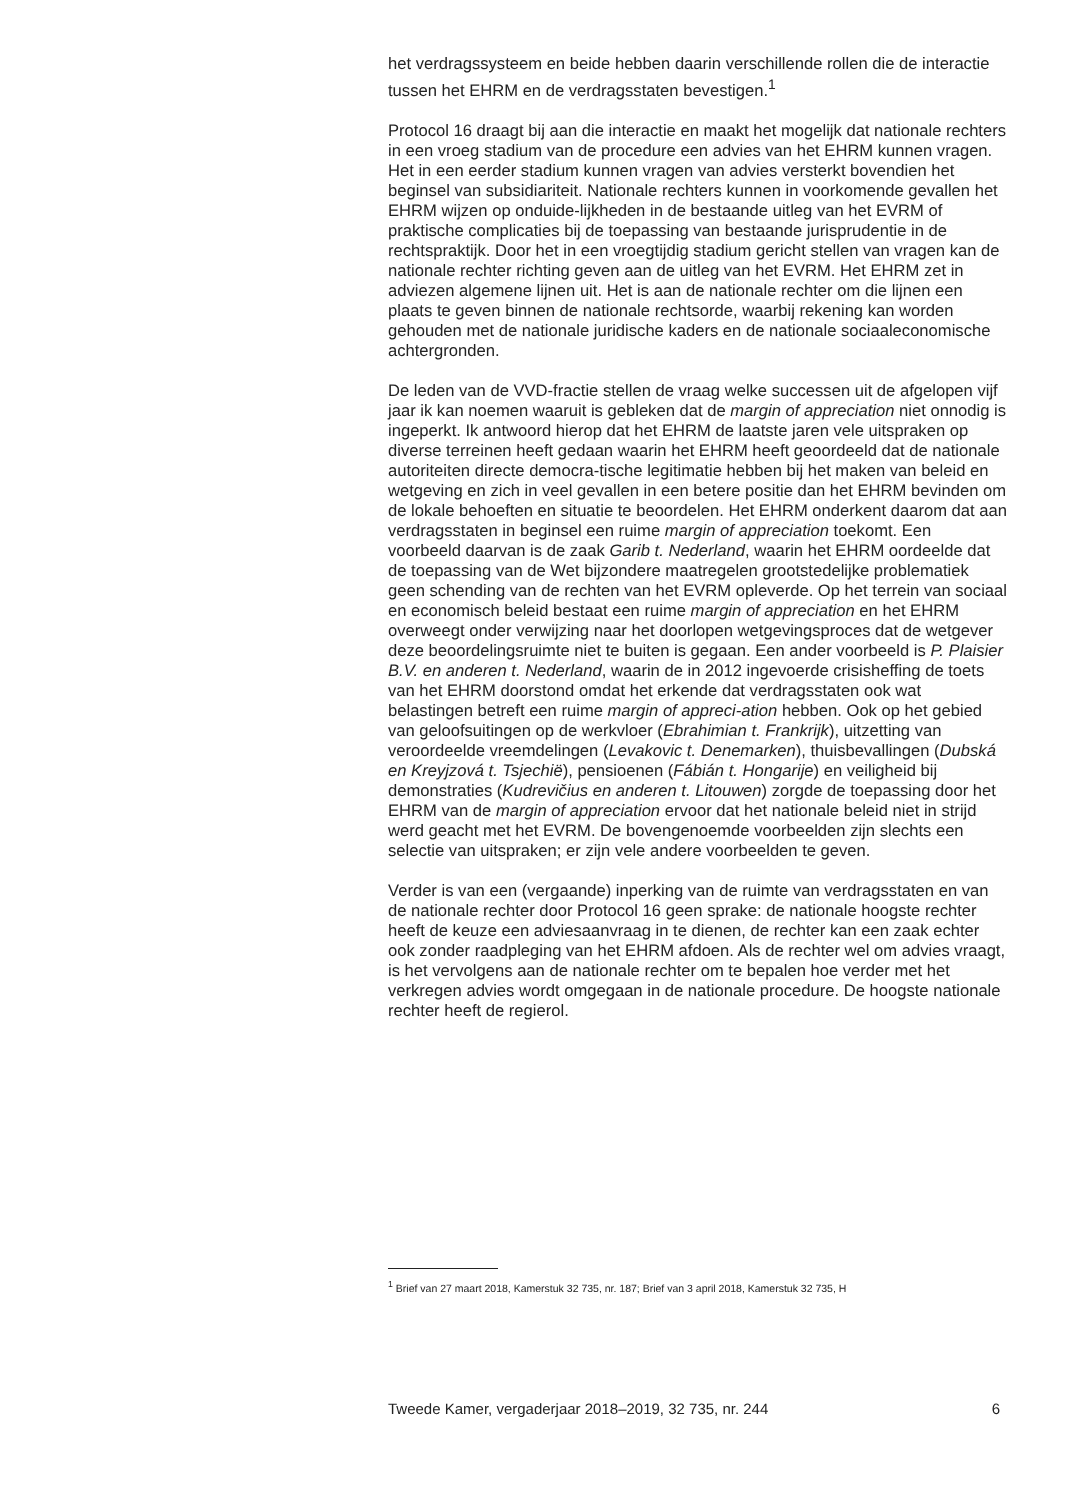het verdragssysteem en beide hebben daarin verschillende rollen die de interactie tussen het EHRM en de verdragsstaten bevestigen.<sup>1</sup>
Protocol 16 draagt bij aan die interactie en maakt het mogelijk dat nationale rechters in een vroeg stadium van de procedure een advies van het EHRM kunnen vragen. Het in een eerder stadium kunnen vragen van advies versterkt bovendien het beginsel van subsidiariteit. Nationale rechters kunnen in voorkomende gevallen het EHRM wijzen op onduide-lijkheden in de bestaande uitleg van het EVRM of praktische complicaties bij de toepassing van bestaande jurisprudentie in de rechtspraktijk. Door het in een vroegtijdig stadium gericht stellen van vragen kan de nationale rechter richting geven aan de uitleg van het EVRM. Het EHRM zet in adviezen algemene lijnen uit. Het is aan de nationale rechter om die lijnen een plaats te geven binnen de nationale rechtsorde, waarbij rekening kan worden gehouden met de nationale juridische kaders en de nationale sociaaleconomische achtergronden.
De leden van de VVD-fractie stellen de vraag welke successen uit de afgelopen vijf jaar ik kan noemen waaruit is gebleken dat de margin of appreciation niet onnodig is ingeperkt. Ik antwoord hierop dat het EHRM de laatste jaren vele uitspraken op diverse terreinen heeft gedaan waarin het EHRM heeft geoordeeld dat de nationale autoriteiten directe democra-tische legitimatie hebben bij het maken van beleid en wetgeving en zich in veel gevallen in een betere positie dan het EHRM bevinden om de lokale behoeften en situatie te beoordelen. Het EHRM onderkent daarom dat aan verdragsstaten in beginsel een ruime margin of appreciation toekomt. Een voorbeeld daarvan is de zaak Garib t. Nederland, waarin het EHRM oordeelde dat de toepassing van de Wet bijzondere maatregelen grootstedelijke problematiek geen schending van de rechten van het EVRM opleverde. Op het terrein van sociaal en economisch beleid bestaat een ruime margin of appreciation en het EHRM overweegt onder verwijzing naar het doorlopen wetgevingsproces dat de wetgever deze beoordelingsruimte niet te buiten is gegaan. Een ander voorbeeld is P. Plaisier B.V. en anderen t. Nederland, waarin de in 2012 ingevoerde crisisheffing de toets van het EHRM doorstond omdat het erkende dat verdragsstaten ook wat belastingen betreft een ruime margin of appreci-ation hebben. Ook op het gebied van geloofsuitingen op de werkvloer (Ebrahimian t. Frankrijk), uitzetting van veroordeelde vreemdelingen (Levakovic t. Denemarken), thuisbevallingen (Dubská en Kreyjzová t. Tsjechië), pensioenen (Fábián t. Hongarije) en veiligheid bij demonstraties (Kudrevičius en anderen t. Litouwen) zorgde de toepassing door het EHRM van de margin of appreciation ervoor dat het nationale beleid niet in strijd werd geacht met het EVRM. De bovengenoemde voorbeelden zijn slechts een selectie van uitspraken; er zijn vele andere voorbeelden te geven.
Verder is van een (vergaande) inperking van de ruimte van verdragsstaten en van de nationale rechter door Protocol 16 geen sprake: de nationale hoogste rechter heeft de keuze een adviesaanvraag in te dienen, de rechter kan een zaak echter ook zonder raadpleging van het EHRM afdoen. Als de rechter wel om advies vraagt, is het vervolgens aan de nationale rechter om te bepalen hoe verder met het verkregen advies wordt omgegaan in de nationale procedure. De hoogste nationale rechter heeft de regierol.
<sup>1</sup> Brief van 27 maart 2018, Kamerstuk 32 735, nr. 187; Brief van 3 april 2018, Kamerstuk 32 735, H
Tweede Kamer, vergaderjaar 2018–2019, 32 735, nr. 244 6